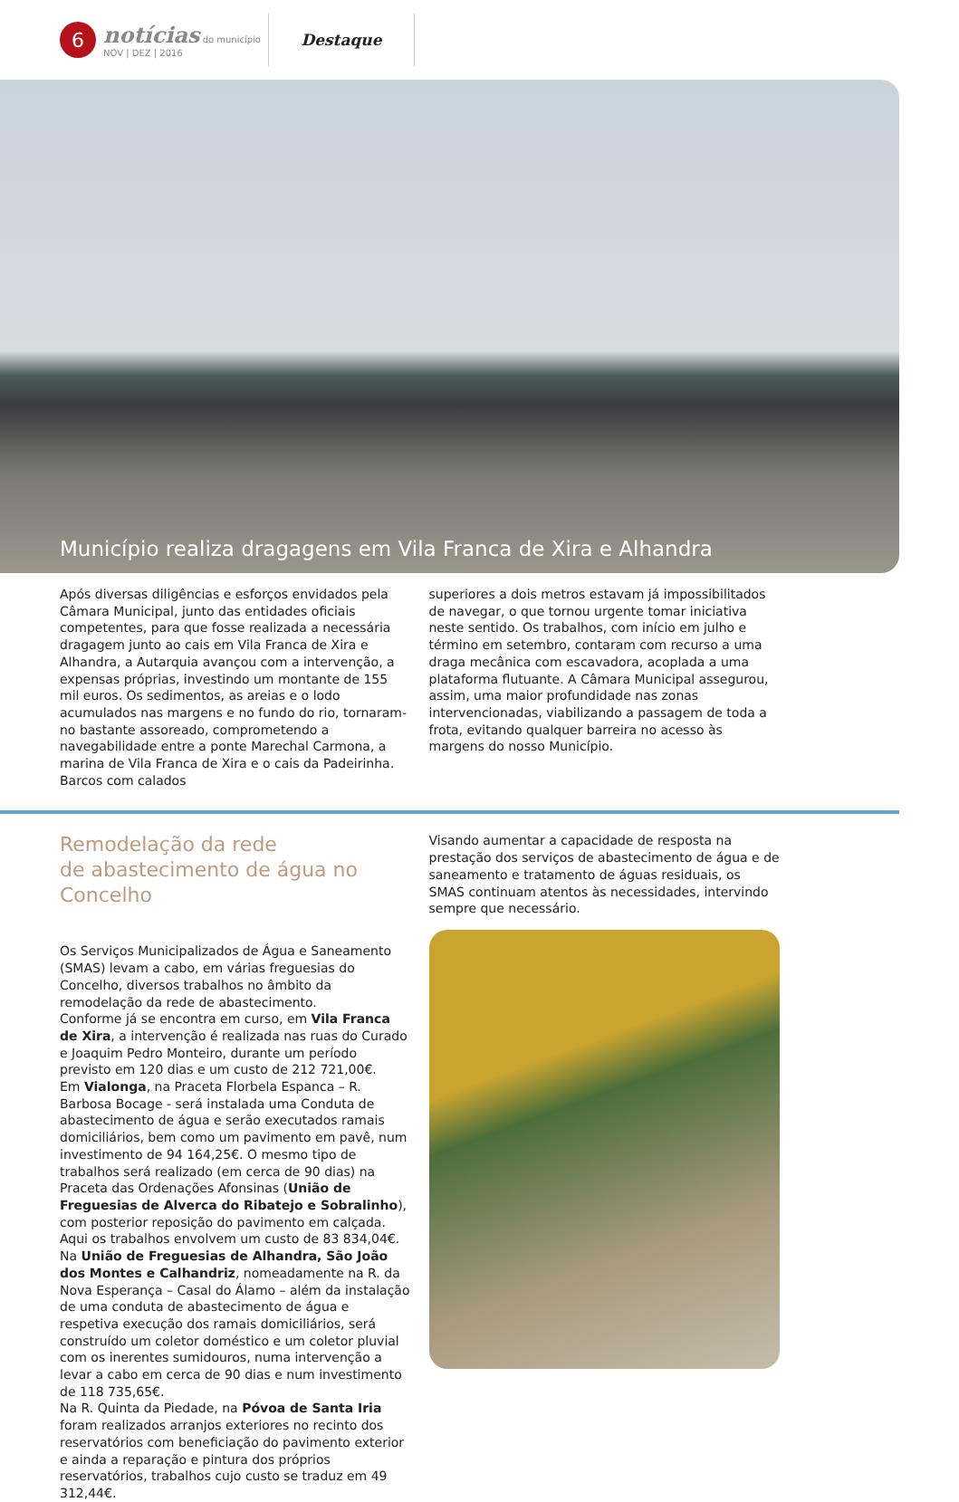6
notícias do município
NOV | DEZ | 2016
Destaque
Município realiza dragagens em Vila Franca de Xira e Alhandra
Após diversas diligências e esforços envidados pela Câmara Municipal, junto das entidades oficiais competentes, para que fosse realizada a necessária dragagem junto ao cais em Vila Franca de Xira e Alhandra, a Autarquia avançou com a intervenção, a expensas próprias, investindo um montante de 155 mil euros. Os sedimentos, as areias e o lodo acumulados nas margens e no fundo do rio, tornaram-no bastante assoreado, comprometendo a navegabilidade entre a ponte Marechal Carmona, a marina de Vila Franca de Xira e o cais da Padeirinha. Barcos com calados
superiores a dois metros estavam já impossibilitados de navegar, o que tornou urgente tomar iniciativa neste sentido. Os trabalhos, com início em julho e término em setembro, contaram com recurso a uma draga mecânica com escavadora, acoplada a uma plataforma flutuante. A Câmara Municipal assegurou, assim, uma maior profundidade nas zonas intervencionadas, viabilizando a passagem de toda a frota, evitando qualquer barreira no acesso às margens do nosso Município.
Remodelação da rede
de abastecimento de água no Concelho
Os Serviços Municipalizados de Água e Saneamento (SMAS) levam a cabo, em várias freguesias do Concelho, diversos trabalhos no âmbito da remodelação da rede de abastecimento.
Conforme já se encontra em curso, em Vila Franca de Xira, a intervenção é realizada nas ruas do Curado e Joaquim Pedro Monteiro, durante um período previsto em 120 dias e um custo de 212 721,00€.
Em Vialonga, na Praceta Florbela Espanca – R. Barbosa Bocage - será instalada uma Conduta de abastecimento de água e serão executados ramais domiciliários, bem como um pavimento em pavê, num investimento de 94 164,25€. O mesmo tipo de trabalhos será realizado (em cerca de 90 dias) na Praceta das Ordenações Afonsinas (União de Freguesias de Alverca do Ribatejo e Sobralinho), com posterior reposição do pavimento em calçada. Aqui os trabalhos envolvem um custo de 83 834,04€.
Na União de Freguesias de Alhandra, São João dos Montes e Calhandriz, nomeadamente na R. da Nova Esperança – Casal do Álamo – além da instalação de uma conduta de abastecimento de água e respetiva execução dos ramais domiciliários, será construído um coletor doméstico e um coletor pluvial com os inerentes sumidouros, numa intervenção a levar a cabo em cerca de 90 dias e num investimento de 118 735,65€.
Na R. Quinta da Piedade, na Póvoa de Santa Iria foram realizados arranjos exteriores no recinto dos reservatórios com beneficiação do pavimento exterior e ainda a reparação e pintura dos próprios reservatórios, trabalhos cujo custo se traduz em 49 312,44€.
Visando aumentar a capacidade de resposta na prestação dos serviços de abastecimento de água e de saneamento e tratamento de águas residuais, os SMAS continuam atentos às necessidades, intervindo sempre que necessário.